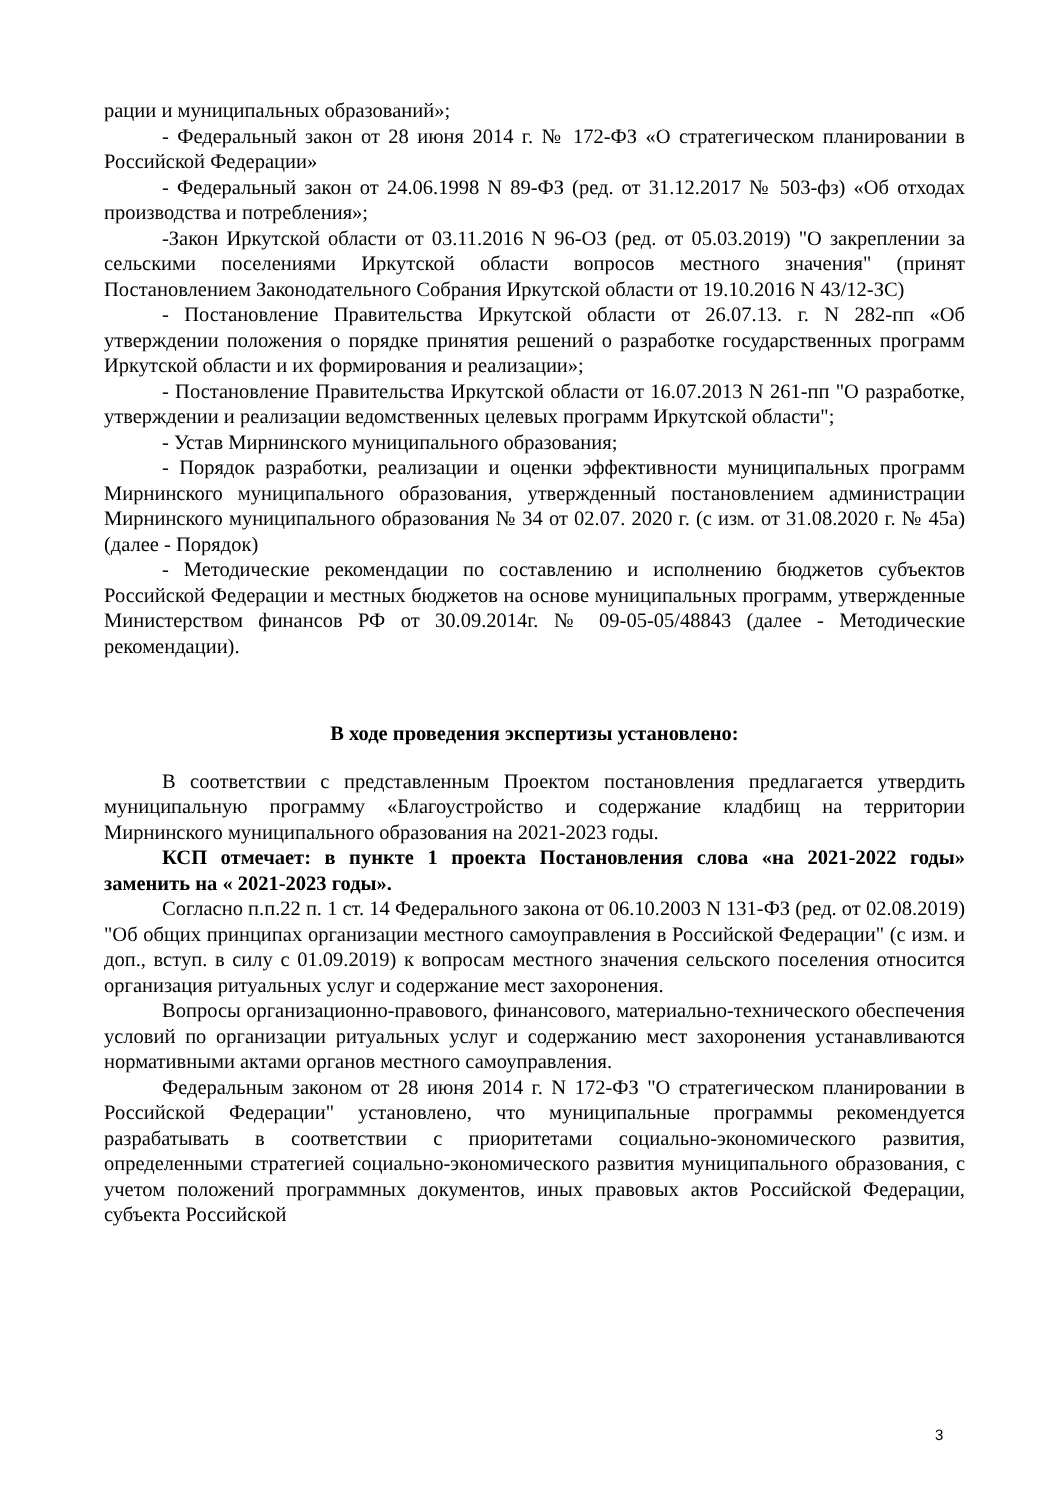рации и муниципальных образований»;
- Федеральный закон от 28 июня 2014 г. № 172-ФЗ «О стратегическом планировании в Российской Федерации»
- Федеральный закон от 24.06.1998 N 89-ФЗ (ред. от 31.12.2017 № 503-фз) «Об отходах производства и потребления»;
-Закон Иркутской области от 03.11.2016 N 96-ОЗ (ред. от 05.03.2019) "О закреплении за сельскими поселениями Иркутской области вопросов местного значения" (принят Постановлением Законодательного Собрания Иркутской области от 19.10.2016 N 43/12-ЗС)
- Постановление Правительства Иркутской области от 26.07.13. г. N 282-пп «Об утверждении положения о порядке принятия решений о разработке государственных программ Иркутской области и их формирования и реализации»;
- Постановление Правительства Иркутской области от 16.07.2013 N 261-пп "О разработке, утверждении и реализации ведомственных целевых программ Иркутской области";
- Устав Мирнинского муниципального образования;
- Порядок разработки, реализации и оценки эффективности муниципальных программ Мирнинского муниципального образования, утвержденный постановлением администрации Мирнинского муниципального образования № 34 от 02.07. 2020 г. (с изм. от 31.08.2020 г. № 45а) (далее - Порядок)
- Методические рекомендации по составлению и исполнению бюджетов субъектов Российской Федерации и местных бюджетов на основе муниципальных программ, утвержденные Министерством финансов РФ от 30.09.2014г. № 09-05-05/48843 (далее - Методические рекомендации).
В ходе проведения экспертизы установлено:
В соответствии с представленным Проектом постановления предлагается утвердить муниципальную программу «Благоустройство и содержание кладбищ на территории Мирнинского муниципального образования на 2021-2023 годы.
КСП отмечает: в пункте 1 проекта Постановления слова «на 2021-2022 годы» заменить на « 2021-2023 годы».
Согласно п.п.22 п. 1 ст. 14 Федерального закона от 06.10.2003 N 131-ФЗ (ред. от 02.08.2019) "Об общих принципах организации местного самоуправления в Российской Федерации" (с изм. и доп., вступ. в силу с 01.09.2019) к вопросам местного значения сельского поселения относится организация ритуальных услуг и содержание мест захоронения.
Вопросы организационно-правового, финансового, материально-технического обеспечения условий по организации ритуальных услуг и содержанию мест захоронения устанавливаются нормативными актами органов местного самоуправления.
Федеральным законом от 28 июня 2014 г. N 172-ФЗ "О стратегическом планировании в Российской Федерации" установлено, что муниципальные программы рекомендуется разрабатывать в соответствии с приоритетами социально-экономического развития, определенными стратегией социально-экономического развития муниципального образования, с учетом положений программных документов, иных правовых актов Российской Федерации, субъекта Российской
3